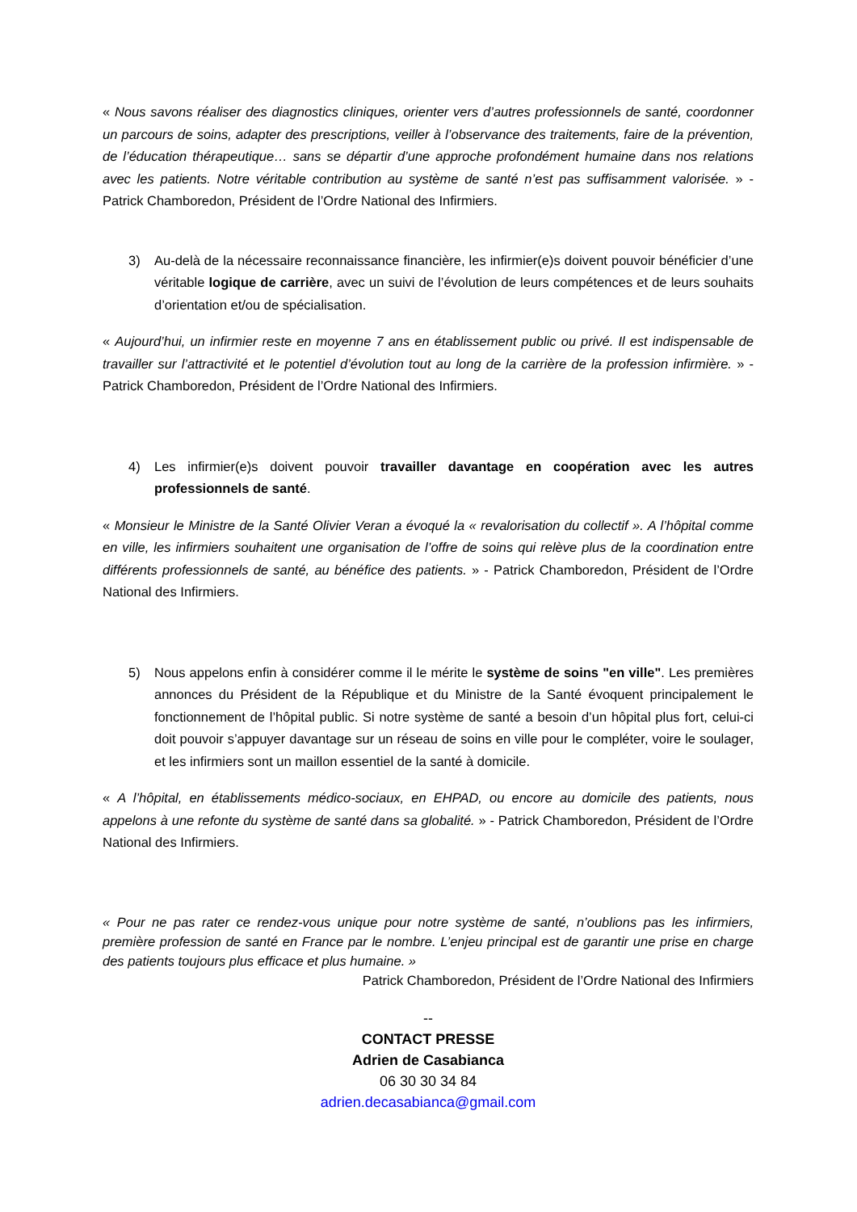« Nous savons réaliser des diagnostics cliniques, orienter vers d’autres professionnels de santé, coordonner un parcours de soins, adapter des prescriptions, veiller à l’observance des traitements, faire de la prévention, de l’éducation thérapeutique… sans se départir d’une approche profondément humaine dans nos relations avec les patients. Notre véritable contribution au système de santé n’est pas suffisamment valorisée. » - Patrick Chamboredon, Président de l’Ordre National des Infirmiers.
3) Au-delà de la nécessaire reconnaissance financière, les infirmier(e)s doivent pouvoir bénéficier d’une véritable logique de carrière, avec un suivi de l’évolution de leurs compétences et de leurs souhaits d’orientation et/ou de spécialisation.
« Aujourd’hui, un infirmier reste en moyenne 7 ans en établissement public ou privé. Il est indispensable de travailler sur l’attractivité et le potentiel d’évolution tout au long de la carrière de la profession infirmière. » - Patrick Chamboredon, Président de l’Ordre National des Infirmiers.
4) Les infirmier(e)s doivent pouvoir travailler davantage en coopération avec les autres professionnels de santé.
« Monsieur le Ministre de la Santé Olivier Veran a évoqué la « revalorisation du collectif ». A l’hôpital comme en ville, les infirmiers souhaitent une organisation de l’offre de soins qui relève plus de la coordination entre différents professionnels de santé, au bénéfice des patients. » - Patrick Chamboredon, Président de l’Ordre National des Infirmiers.
5) Nous appelons enfin à considérer comme il le mérite le système de soins "en ville". Les premières annonces du Président de la République et du Ministre de la Santé évoquent principalement le fonctionnement de l’hôpital public. Si notre système de santé a besoin d’un hôpital plus fort, celui-ci doit pouvoir s’appuyer davantage sur un réseau de soins en ville pour le compléter, voire le soulager, et les infirmiers sont un maillon essentiel de la santé à domicile.
« A l’hôpital, en établissements médico-sociaux, en EHPAD, ou encore au domicile des patients, nous appelons à une refonte du système de santé dans sa globalité. » - Patrick Chamboredon, Président de l’Ordre National des Infirmiers.
« Pour ne pas rater ce rendez-vous unique pour notre système de santé, n’oublions pas les infirmiers, première profession de santé en France par le nombre. L’enjeu principal est de garantir une prise en charge des patients toujours plus efficace et plus humaine. »
Patrick Chamboredon, Président de l’Ordre National des Infirmiers
--
CONTACT PRESSE
Adrien de Casabianca
06 30 30 34 84
adrien.decasabianca@gmail.com